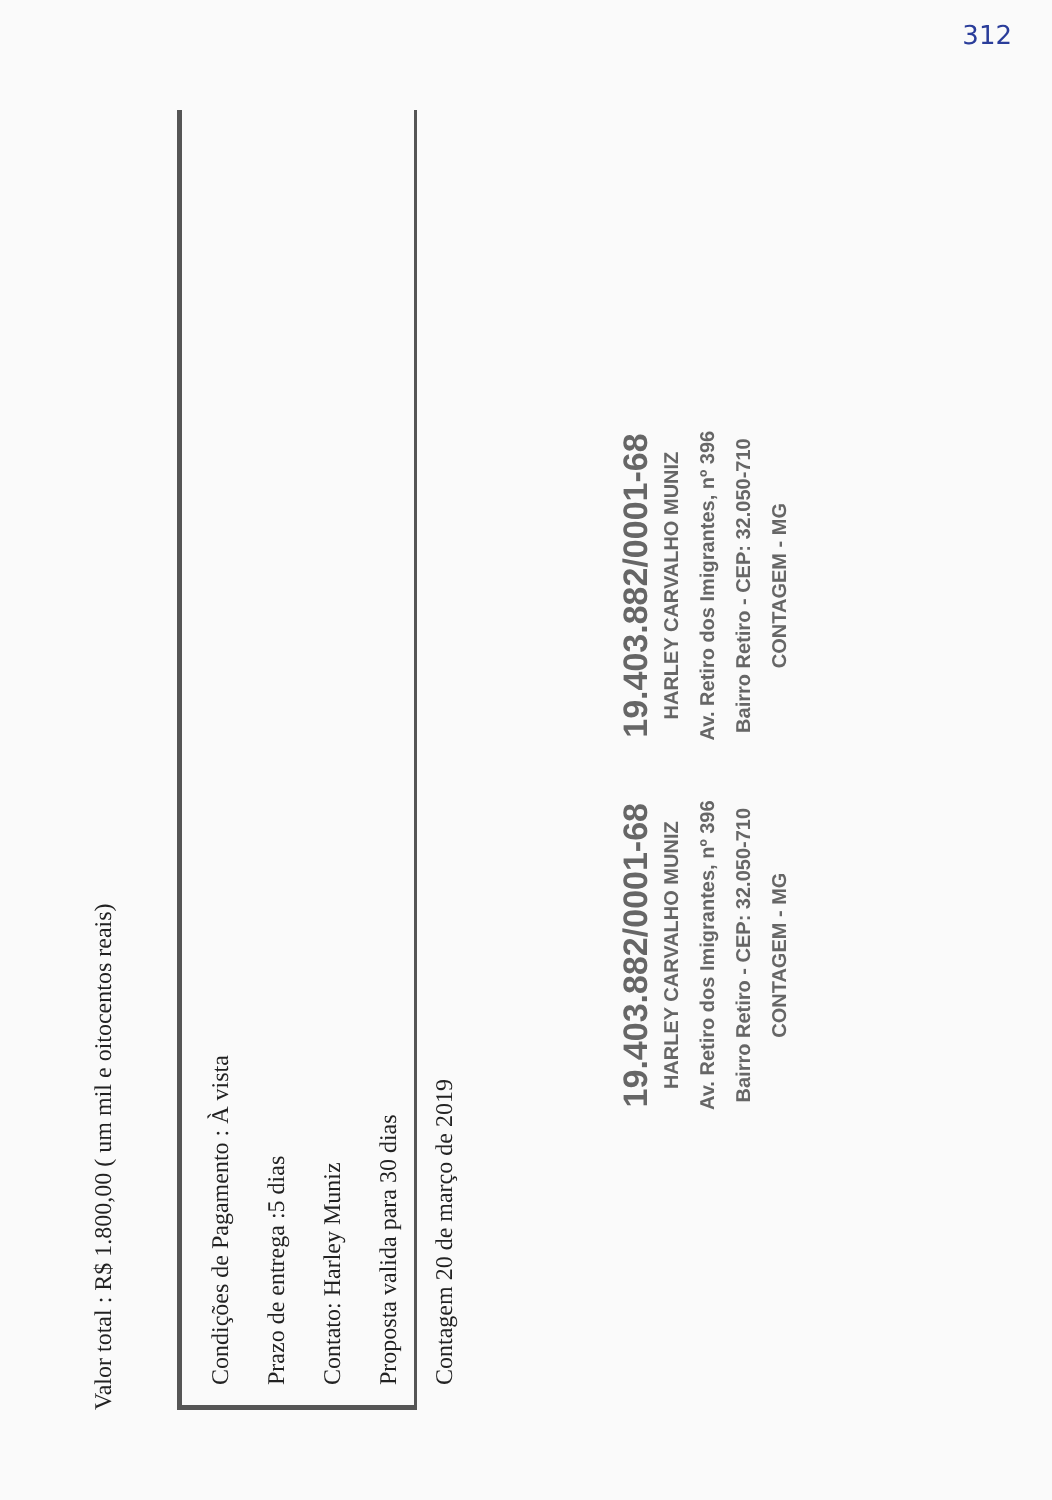312
Valor total : R$ 1.800,00 ( um mil e oitocentos reais)
Condições de Pagamento : À vista
Prazo de entrega :5 dias
Contato: Harley Muniz
Proposta valida para 30 dias
Contagem 20 de março de 2019
19.403.882/0001-68
HARLEY CARVALHO MUNIZ
Av. Retiro dos Imigrantes, nº 396
Bairro Retiro - CEP: 32.050-710
CONTAGEM - MG
19.403.882/0001-68
HARLEY CARVALHO MUNIZ
Av. Retiro dos Imigrantes, nº 396
Bairro Retiro - CEP: 32.050-710
CONTAGEM - MG